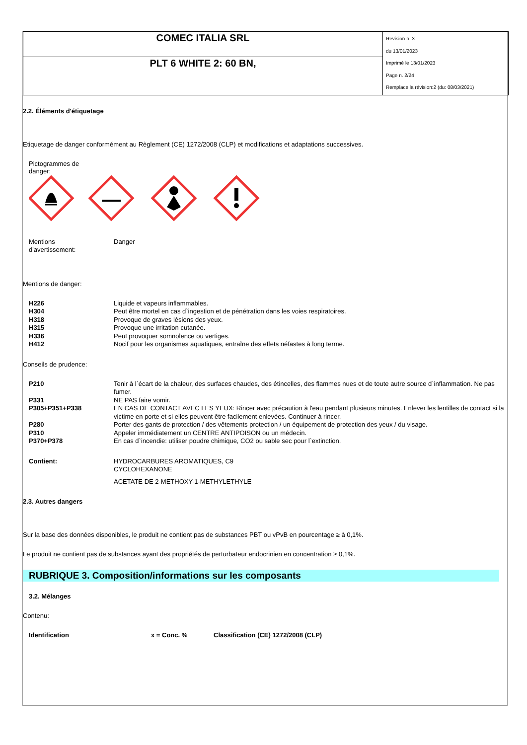| COMEC ITALIA SRL | Revision n. 3 du 13/01/2023 Imprimè le 13/01/2023 Page n. 2/24 Remplace la révision:2 (du: 08/03/2021) |
| PLT 6 WHITE 2: 60 BN, | |
2.2. Éléments d'étiquetage
Etiquetage de danger conformément au Règlement (CE) 1272/2008 (CLP) et modifications et adaptations successives.
Pictogrammes de danger:
| Mentions d'avertissement: | Danger |
Mentions de danger:
| H226 | Liquide et vapeurs inflammables. |
| H304 | Peut être mortel en cas d`ingestion et de pénétration dans les voies respiratoires. |
| H318 | Provoque de graves lésions des yeux. |
| H315 | Provoque une irritation cutanée. |
| H336 | Peut provoquer somnolence ou vertiges. |
| H412 | Nocif pour les organismes aquatiques, entraîne des effets néfastes à long terme. |
Conseils de prudence:
| P210 | Tenir à l`écart de la chaleur, des surfaces chaudes, des étincelles, des flammes nues et de toute autre source d`inflammation. Ne pas fumer. |
| P331 | NE PAS faire vomir. |
| P305+P351+P338 | EN CAS DE CONTACT AVEC LES YEUX: Rincer avec précaution à l'eau pendant plusieurs minutes. Enlever les lentilles de contact si la victime en porte et si elles peuvent être facilement enlevées. Continuer à rincer. |
| P280 | Porter des gants de protection / des vêtements protection / un équipement de protection des yeux / du visage. |
| P310 | Appeler immédiatement un CENTRE ANTIPOISON ou un médecin. |
| P370+P378 | En cas d`incendie: utiliser poudre chimique, CO2 ou sable sec pour l`extinction. |
| Contient: | HYDROCARBURES AROMATIQUES, C9 CYCLOHEXANONE ACETATE DE 2-METHOXY-1-METHYLETHYLE |
2.3. Autres dangers
Sur la base des données disponibles, le produit ne contient pas de substances PBT ou vPvB en pourcentage ≥ à 0,1%.
Le produit ne contient pas de substances ayant des propriétés de perturbateur endocrinien en concentration ≥ 0,1%.
RUBRIQUE 3. Composition/informations sur les composants
3.2. Mélanges
Contenu:
| Identification | x = Conc. % | Classification (CE) 1272/2008 (CLP) |